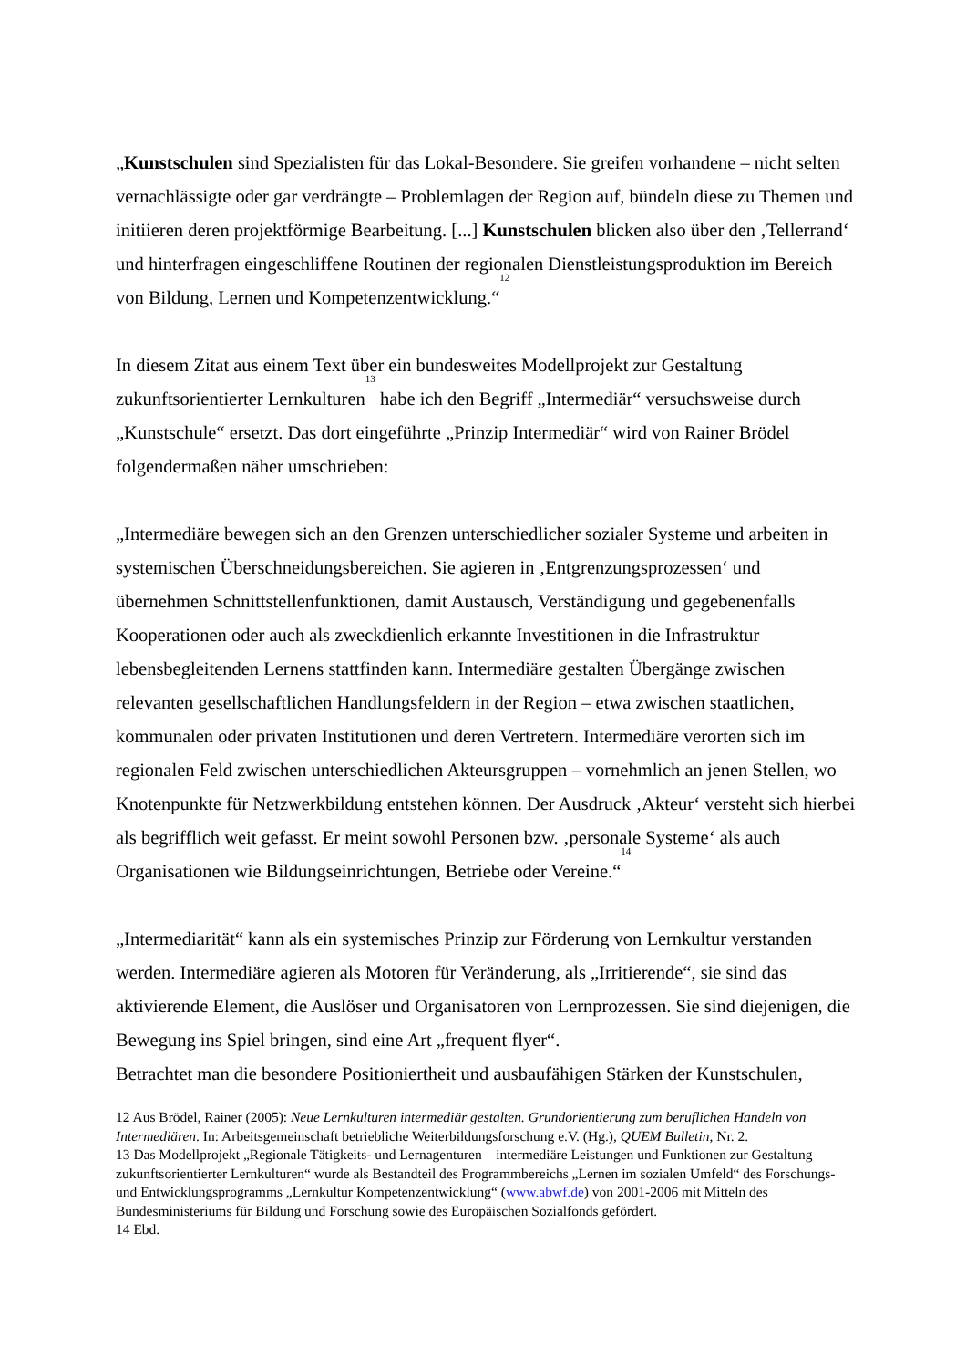„Kunstschulen sind Spezialisten für das Lokal-Besondere. Sie greifen vorhandene – nicht selten vernachlässigte oder gar verdrängte – Problemlagen der Region auf, bündeln diese zu Themen und initiieren deren projektförmige Bearbeitung. [...] Kunstschulen blicken also über den ‚Tellerrand‘ und hinterfragen eingeschliffene Routinen der regionalen Dienstleistungsproduktion im Bereich von Bildung, Lernen und Kompetenzentwicklung.“<sup>12</sup>
In diesem Zitat aus einem Text über ein bundesweites Modellprojekt zur Gestaltung zukunftsorientierter Lernkulturen<sup>13</sup> habe ich den Begriff „Intermediär“ versuchsweise durch „Kunstschule“ ersetzt. Das dort eingeführte „Prinzip Intermediär“ wird von Rainer Brödel folgendermaßen näher umschrieben:
„Intermediäre bewegen sich an den Grenzen unterschiedlicher sozialer Systeme und arbeiten in systemischen Überschneidungsbereichen. Sie agieren in ‚Entgrenzungsprozessen‘ und übernehmen Schnittstellenfunktionen, damit Austausch, Verständigung und gegebenenfalls Kooperationen oder auch als zweckdienlich erkannte Investitionen in die Infrastruktur lebensbegleitenden Lernens stattfinden kann. Intermediäre gestalten Übergänge zwischen relevanten gesellschaftlichen Handlungsfeldern in der Region – etwa zwischen staatlichen, kommunalen oder privaten Institutionen und deren Vertretern. Intermediäre verorten sich im regionalen Feld zwischen unterschiedlichen Akteursgruppen – vornehmlich an jenen Stellen, wo Knotenpunkte für Netzwerkbildung entstehen können. Der Ausdruck ‚Akteur‘ versteht sich hierbei als begrifflich weit gefasst. Er meint sowohl Personen bzw. ‚personale Systeme‘ als auch Organisationen wie Bildungseinrichtungen, Betriebe oder Vereine.“<sup>14</sup>
„Intermediarität“ kann als ein systemisches Prinzip zur Förderung von Lernkultur verstanden werden. Intermediäre agieren als Motoren für Veränderung, als „Irritierende“, sie sind das aktivierende Element, die Auslöser und Organisatoren von Lernprozessen. Sie sind diejenigen, die Bewegung ins Spiel bringen, sind eine Art „frequent flyer“.
Betrachtet man die besondere Positioniertheit und ausbaufähigen Stärken der Kunstschulen,
12 Aus Brödel, Rainer (2005): Neue Lernkulturen intermediär gestalten. Grundorientierung zum beruflichen Handeln von Intermediären. In: Arbeitsgemeinschaft betriebliche Weiterbildungsforschung e.V. (Hg.), QUEM Bulletin, Nr. 2.
13 Das Modellprojekt „Regionale Tätigkeits- und Lernagenturen – intermediäre Leistungen und Funktionen zur Gestaltung zukunftsorientierter Lernkulturen“ wurde als Bestandteil des Programmbereichs „Lernen im sozialen Umfeld“ des Forschungs- und Entwicklungsprogramms „Lernkultur Kompetenzentwicklung“ (www.abwf.de) von 2001-2006 mit Mitteln des Bundesministeriums für Bildung und Forschung sowie des Europäischen Sozialfonds gefördert.
14 Ebd.